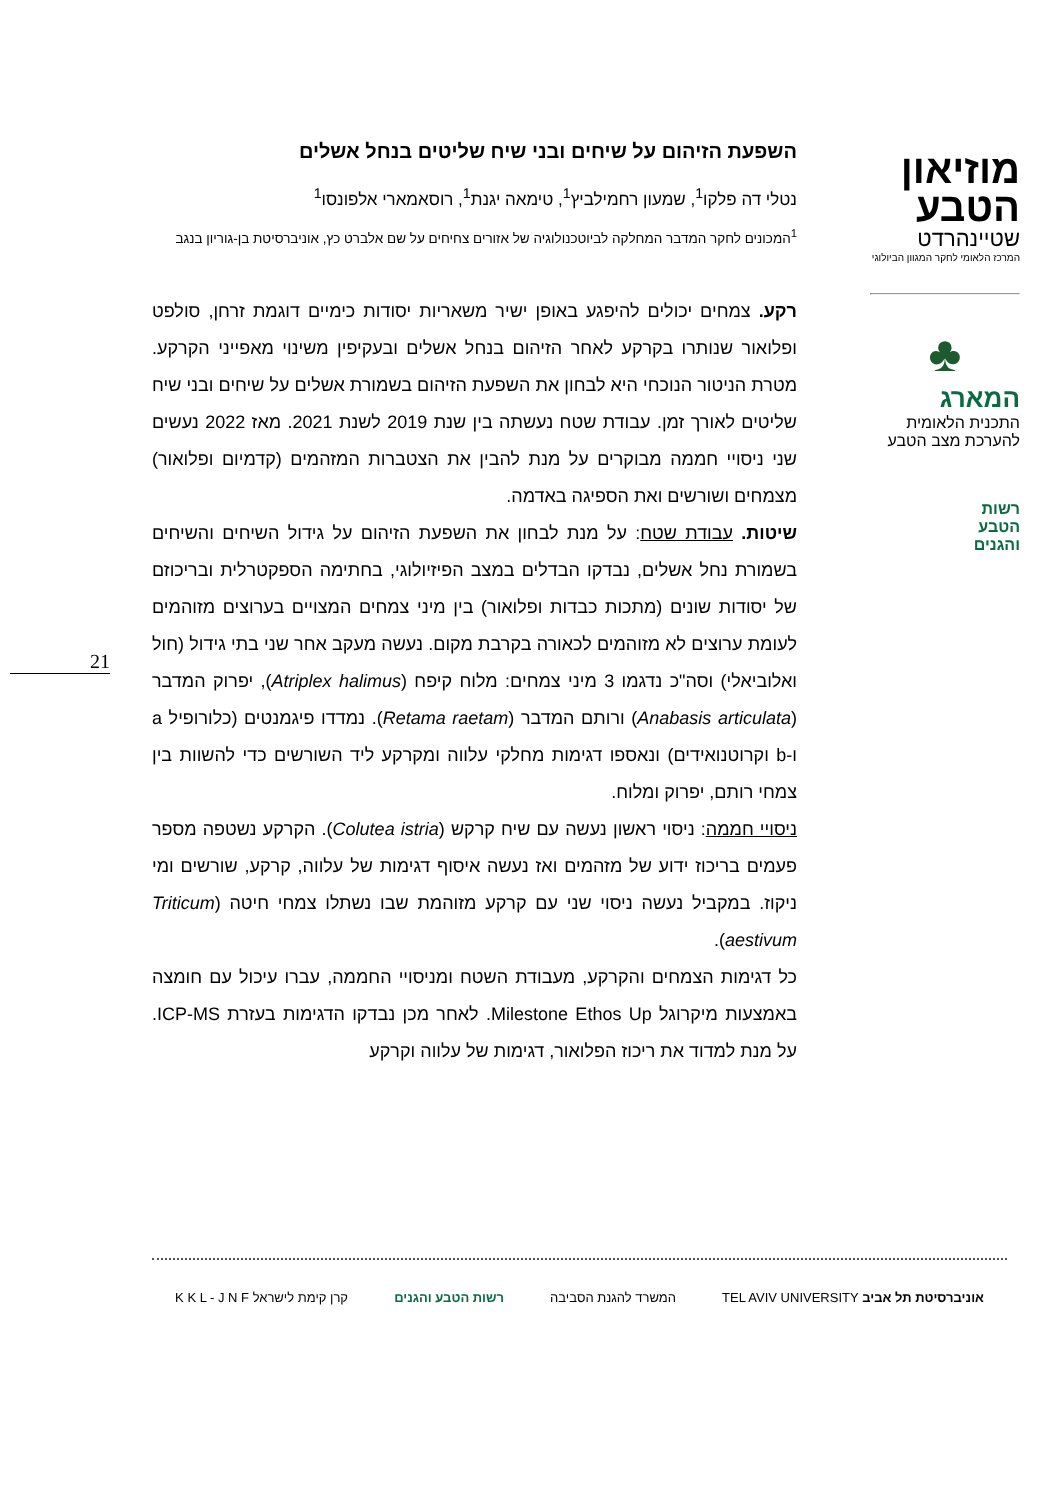מוזיאון
הטבע
שטיינהרדט
המרכז הלאומי לחקר המגוון הביולוגי
♣
המארג
התכנית הלאומית
להערכת מצב הטבע
רשות
הטבע
והגנים
21
השפעת הזיהום על שיחים ובני שיח שליטים בנחל אשלים
נטלי דה פלקו<sup>1</sup>, שמעון רחמילביץ<sup>1</sup>, טימאה יגנת<sup>1</sup>, רוסאמארי אלפונסו<sup>1</sup>
<sup>1</sup> המכונים לחקר המדבר המחלקה לביוטכנולוגיה של אזורים צחיחים על שם אלברט כץ, אוניברסיטת בן-גוריון בנגב
רקע. צמחים יכולים להיפגע באופן ישיר משאריות יסודות כימיים דוגמת זרחן, סולפט ופלואור שנותרו בקרקע לאחר הזיהום בנחל אשלים ובעקיפין משינוי מאפייני הקרקע. מטרת הניטור הנוכחי היא לבחון את השפעת הזיהום בשמורת אשלים על שיחים ובני שיח שליטים לאורך זמן. עבודת שטח נעשתה בין שנת 2019 לשנת 2021. מאז 2022 נעשים שני ניסויי חממה מבוקרים על מנת להבין את הצטברות המזהמים (קדמיום ופלואור) מצמחים ושורשים ואת הספיגה באדמה.
שיטות. עבודת שטח: על מנת לבחון את השפעת הזיהום על גידול השיחים והשיחים בשמורת נחל אשלים, נבדקו הבדלים במצב הפיזיולוגי, בחתימה הספקטרלית ובריכוזם של יסודות שונים (מתכות כבדות ופלואור) בין מיני צמחים המצויים בערוצים מזוהמים לעומת ערוצים לא מזוהמים לכאורה בקרבת מקום. נעשה מעקב אחר שני בתי גידול (חול ואלוביאלי) וסה"כ נדגמו 3 מיני צמחים: מלוח קיפח (Atriplex halimus), יפרוק המדבר (Anabasis articulata) ורותם המדבר (Retama raetam). נמדדו פיגמנטים (כלורופיל a ו-b וקרוטנואידים) ונאספו דגימות מחלקי עלווה ומקרקע ליד השורשים כדי להשוות בין צמחי רותם, יפרוק ומלוח.
ניסויי חממה: ניסוי ראשון נעשה עם שיח קרקש (Colutea istria). הקרקע נשטפה מספר פעמים בריכוז ידוע של מזהמים ואז נעשה איסוף דגימות של עלווה, קרקע, שורשים ומי ניקוז. במקביל נעשה ניסוי שני עם קרקע מזוהמת שבו נשתלו צמחי חיטה (Triticum aestivum).
כל דגימות הצמחים והקרקע, מעבודת השטח ומניסויי החממה, עברו עיכול עם חומצה באמצעות מיקרוגל Milestone Ethos Up. לאחר מכן נבדקו הדגימות בעזרת ICP-MS. על מנת למדוד את ריכוז הפלואור, דגימות של עלווה וקרקע
אוניברסיטת תל אביב TEL AVIV UNIVERSITY
המשרד להגנת הסביבה רשות הטבע והגנים קרן קימת לישראל K K L - J N F